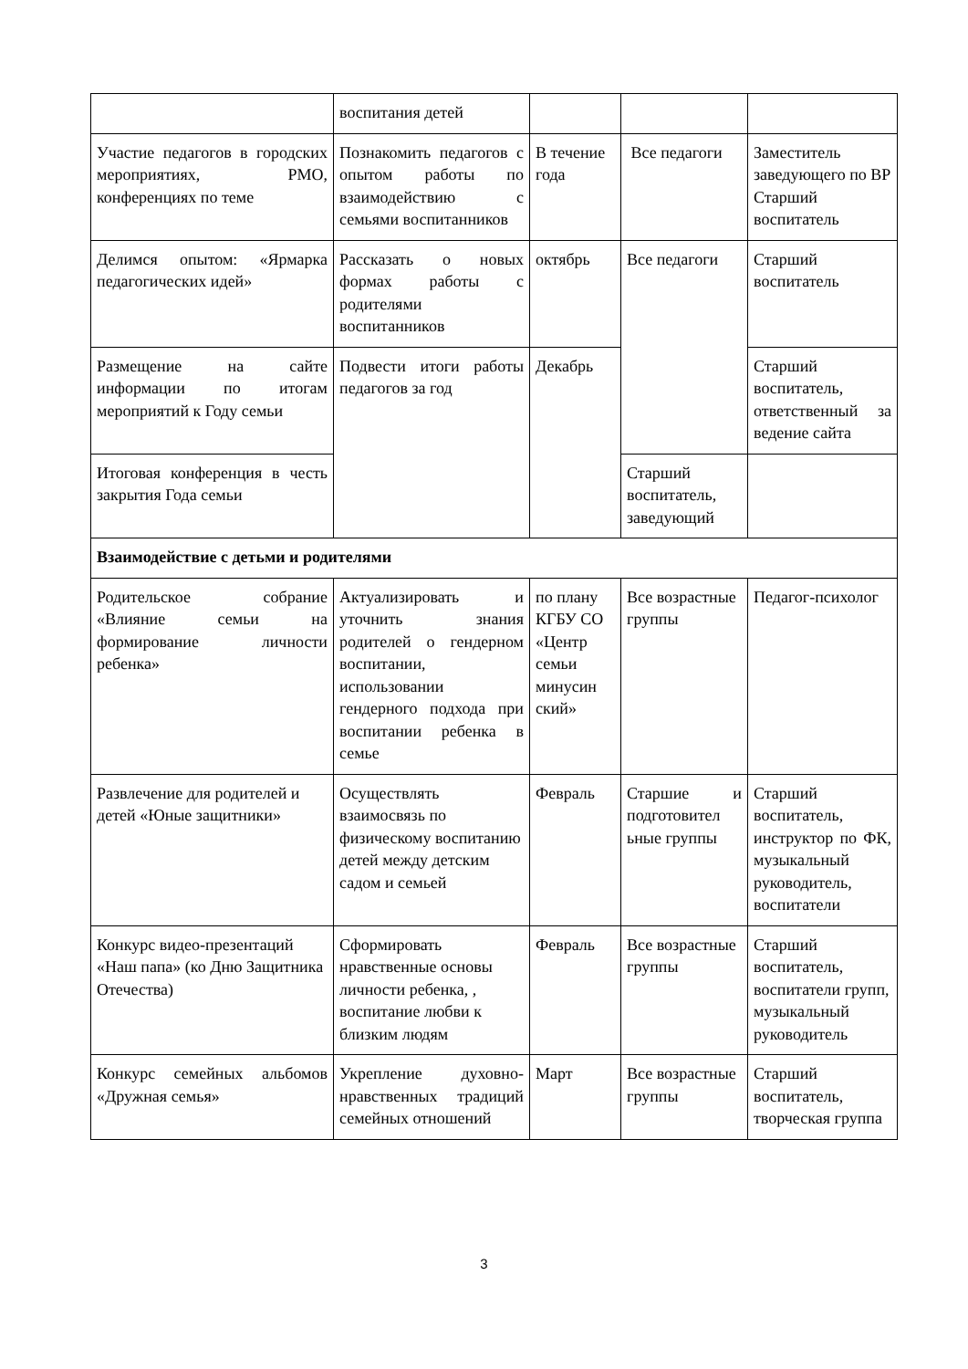| | воспитания детей | | | |
| Участие педагогов в городских мероприятиях, РМО, конференциях по теме | Познакомить педагогов с опытом работы по взаимодействию с семьями воспитанников | В течение года | Все педагоги | Заместитель заведующего по ВР Старший воспитатель |
| Делимся опытом: «Ярмарка педагогических идей» | Рассказать о новых формах работы с родителями воспитанников | октябрь | Все педагоги | Старший воспитатель |
| Размещение на сайте информации по итогам мероприятий к Году семьи | Подвести итоги работы педагогов за год | Декабрь | | Старший воспитатель, ответственный за ведение сайта |
| Итоговая конференция в честь закрытия Года семьи | | | Старший воспитатель, заведующий | |
| Взаимодействие с детьми и родителями | | | | |
| Родительское собрание «Влияние семьи на формирование личности ребенка» | Актуализировать и уточнить знания родителей о гендерном воспитании, использовании гендерного подхода при воспитании ребенка в семье | по плану КГБУ СО «Центр семьи минусин ский» | Все возрастные группы | Педагог-психолог |
| Развлечение для родителей и детей «Юные защитники» | Осуществлять взаимосвязь по физическому воспитанию детей между детским садом и семьей | Февраль | Старшие и подготовител ьные группы | Старший воспитатель, инструктор по ФК, музыкальный руководитель, воспитатели |
| Конкурс видео-презентаций «Наш папа» (ко Дню Защитника Отечества) | Сформировать нравственные основы личности ребенка, , воспитание любви к близким людям | Февраль | Все возрастные группы | Старший воспитатель, воспитатели групп, музыкальный руководитель |
| Конкурс семейных альбомов «Дружная семья» | Укрепление духовно-нравственных традиций семейных отношений | Март | Все возрастные группы | Старший воспитатель, творческая группа |
3